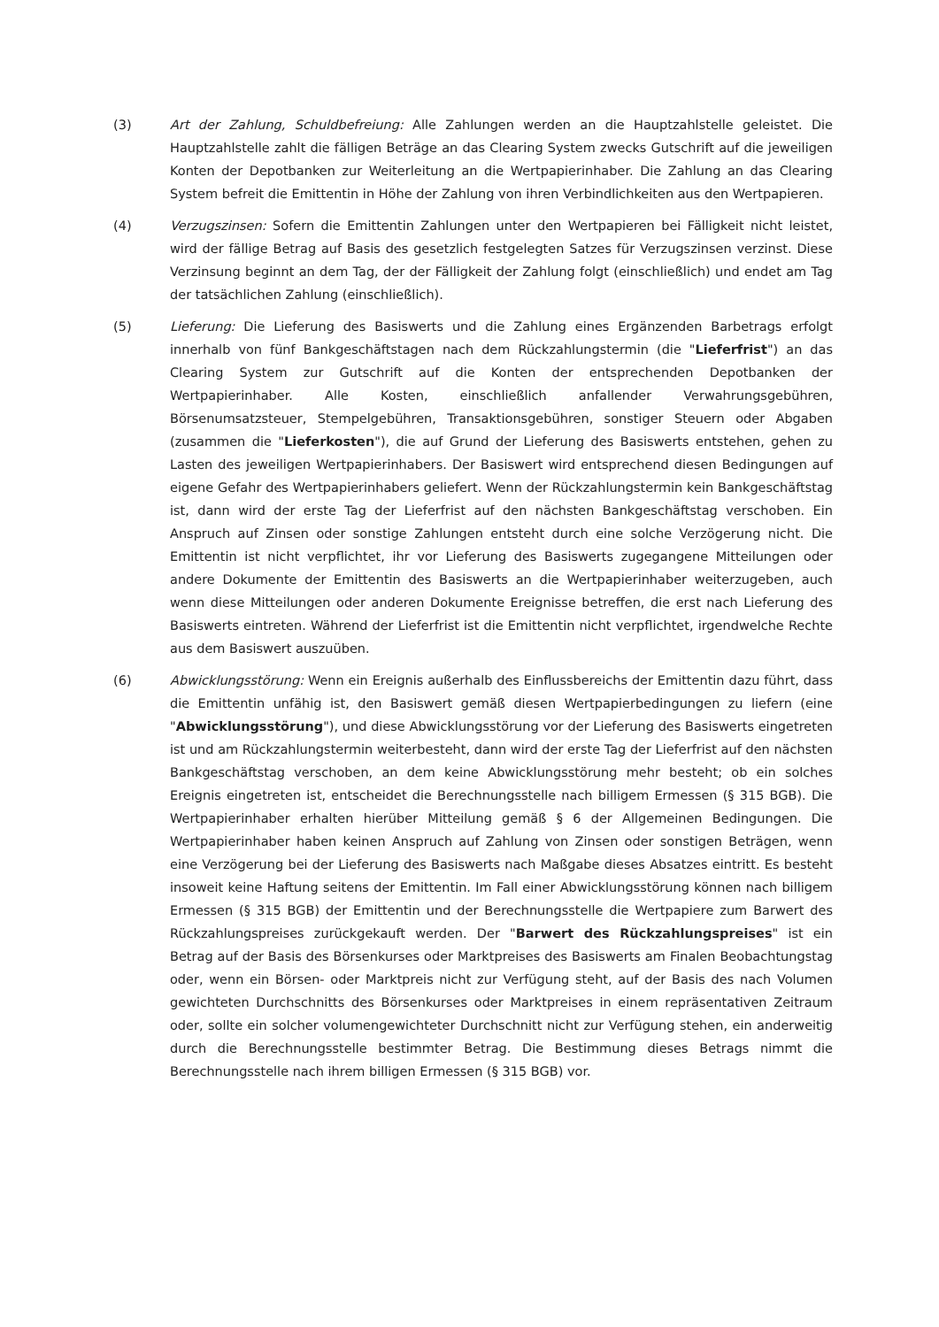(3) Art der Zahlung, Schuldbefreiung: Alle Zahlungen werden an die Hauptzahlstelle geleistet. Die Hauptzahlstelle zahlt die fälligen Beträge an das Clearing System zwecks Gutschrift auf die jeweiligen Konten der Depotbanken zur Weiterleitung an die Wertpapierinhaber. Die Zahlung an das Clearing System befreit die Emittentin in Höhe der Zahlung von ihren Verbindlichkeiten aus den Wertpapieren.
(4) Verzugszinsen: Sofern die Emittentin Zahlungen unter den Wertpapieren bei Fälligkeit nicht leistet, wird der fällige Betrag auf Basis des gesetzlich festgelegten Satzes für Verzugszinsen verzinst. Diese Verzinsung beginnt an dem Tag, der der Fälligkeit der Zahlung folgt (einschließlich) und endet am Tag der tatsächlichen Zahlung (einschließlich).
(5) Lieferung: Die Lieferung des Basiswerts und die Zahlung eines Ergänzenden Barbetrags erfolgt innerhalb von fünf Bankgeschäftstagen nach dem Rückzahlungstermin (die "Lieferfrist") an das Clearing System zur Gutschrift auf die Konten der entsprechenden Depotbanken der Wertpapierinhaber. Alle Kosten, einschließlich anfallender Verwahrungsgebühren, Börsenumsatzsteuer, Stempelgebühren, Transaktionsgebühren, sonstiger Steuern oder Abgaben (zusammen die "Lieferkosten"), die auf Grund der Lieferung des Basiswerts entstehen, gehen zu Lasten des jeweiligen Wertpapierinhabers. Der Basiswert wird entsprechend diesen Bedingungen auf eigene Gefahr des Wertpapierinhabers geliefert. Wenn der Rückzahlungstermin kein Bankgeschäftstag ist, dann wird der erste Tag der Lieferfrist auf den nächsten Bankgeschäftstag verschoben. Ein Anspruch auf Zinsen oder sonstige Zahlungen entsteht durch eine solche Verzögerung nicht. Die Emittentin ist nicht verpflichtet, ihr vor Lieferung des Basiswerts zugegangene Mitteilungen oder andere Dokumente der Emittentin des Basiswerts an die Wertpapierinhaber weiterzugeben, auch wenn diese Mitteilungen oder anderen Dokumente Ereignisse betreffen, die erst nach Lieferung des Basiswerts eintreten. Während der Lieferfrist ist die Emittentin nicht verpflichtet, irgendwelche Rechte aus dem Basiswert auszuüben.
(6) Abwicklungsstörung: Wenn ein Ereignis außerhalb des Einflussbereichs der Emittentin dazu führt, dass die Emittentin unfähig ist, den Basiswert gemäß diesen Wertpapierbedingungen zu liefern (eine "Abwicklungsstörung"), und diese Abwicklungsstörung vor der Lieferung des Basiswerts eingetreten ist und am Rückzahlungstermin weiterbesteht, dann wird der erste Tag der Lieferfrist auf den nächsten Bankgeschäftstag verschoben, an dem keine Abwicklungsstörung mehr besteht; ob ein solches Ereignis eingetreten ist, entscheidet die Berechnungsstelle nach billigem Ermessen (§ 315 BGB). Die Wertpapierinhaber erhalten hierüber Mitteilung gemäß § 6 der Allgemeinen Bedingungen. Die Wertpapierinhaber haben keinen Anspruch auf Zahlung von Zinsen oder sonstigen Beträgen, wenn eine Verzögerung bei der Lieferung des Basiswerts nach Maßgabe dieses Absatzes eintritt. Es besteht insoweit keine Haftung seitens der Emittentin. Im Fall einer Abwicklungsstörung können nach billigem Ermessen (§ 315 BGB) der Emittentin und der Berechnungsstelle die Wertpapiere zum Barwert des Rückzahlungspreises zurückgekauft werden. Der "Barwert des Rückzahlungspreises" ist ein Betrag auf der Basis des Börsenkurses oder Marktpreises des Basiswerts am Finalen Beobachtungstag oder, wenn ein Börsen- oder Marktpreis nicht zur Verfügung steht, auf der Basis des nach Volumen gewichteten Durchschnitts des Börsenkurses oder Marktpreises in einem repräsentativen Zeitraum oder, sollte ein solcher volumengewichteter Durchschnitt nicht zur Verfügung stehen, ein anderweitig durch die Berechnungsstelle bestimmter Betrag. Die Bestimmung dieses Betrags nimmt die Berechnungsstelle nach ihrem billigen Ermessen (§ 315 BGB) vor.